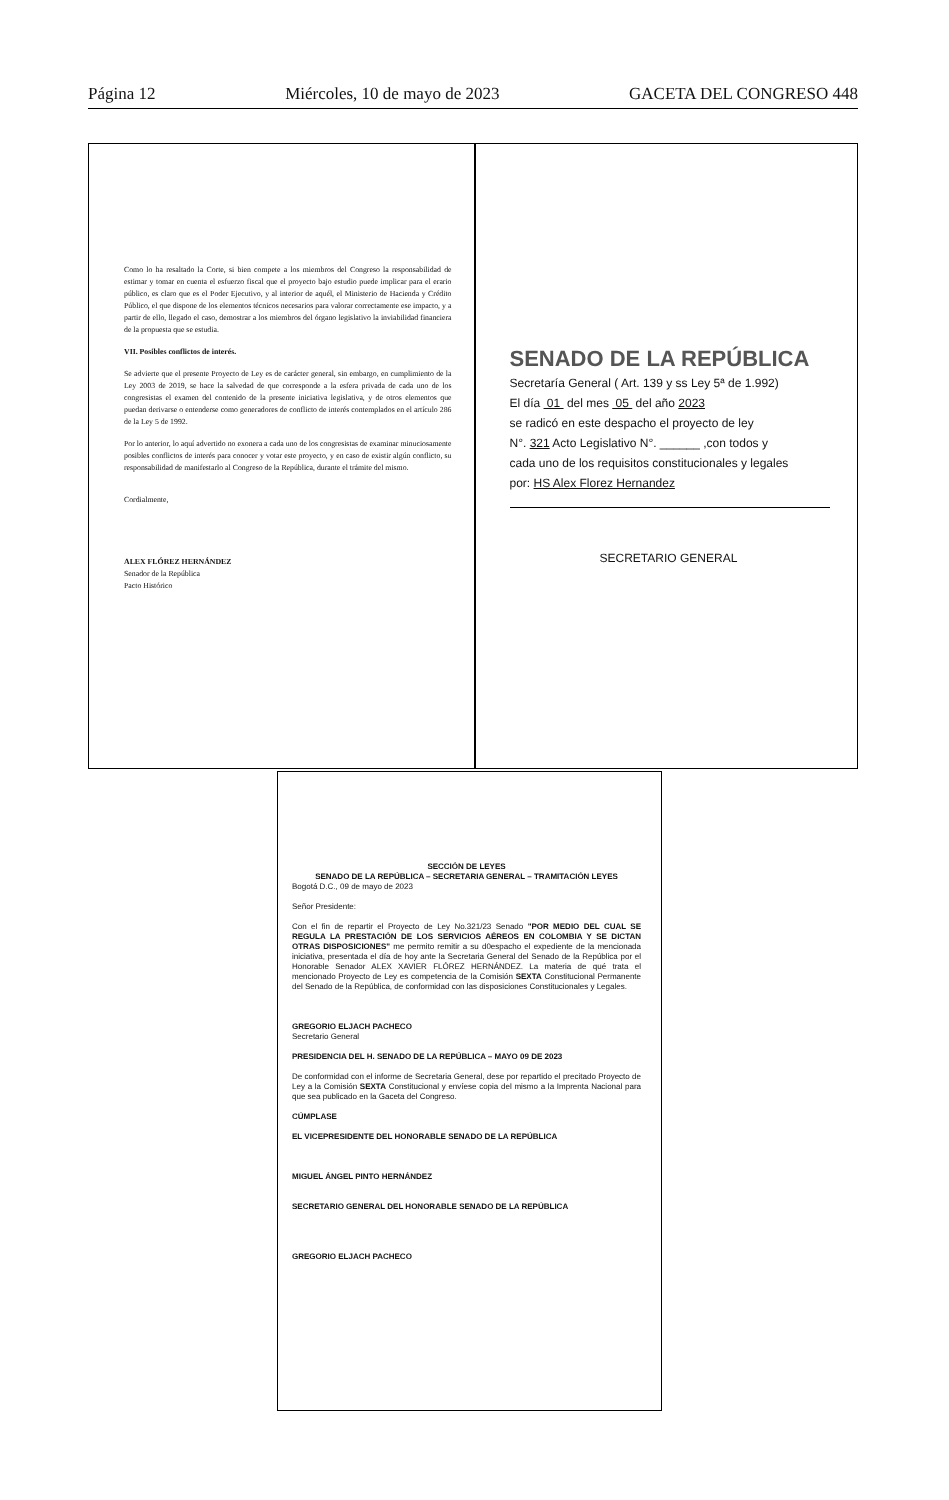Página 12 Miércoles, 10 de mayo de 2023 GACETA DEL CONGRESO 448
Como lo ha resaltado la Corte, si bien compete a los miembros del Congreso la responsabilidad de estimar y tomar en cuenta el esfuerzo fiscal que el proyecto bajo estudio puede implicar para el erario público, es claro que es el Poder Ejecutivo, y al interior de aquél, el Ministerio de Hacienda y Crédito Público, el que dispone de los elementos técnicos necesarios para valorar correctamente ese impacto, y a partir de ello, llegado el caso, demostrar a los miembros del órgano legislativo la inviabilidad financiera de la propuesta que se estudia.
VII. Posibles conflictos de interés.
Se advierte que el presente Proyecto de Ley es de carácter general, sin embargo, en cumplimiento de la Ley 2003 de 2019, se hace la salvedad de que corresponde a la esfera privada de cada uno de los congresistas el examen del contenido de la presente iniciativa legislativa, y de otros elementos que puedan derivarse o entenderse como generadores de conflicto de interés contemplados en el artículo 286 de la Ley 5 de 1992.
Por lo anterior, lo aquí advertido no exonera a cada uno de los congresistas de examinar minuciosamente posibles conflictos de interés para conocer y votar este proyecto, y en caso de existir algún conflicto, su responsabilidad de manifestarlo al Congreso de la República, durante el trámite del mismo.
Cordialmente,
ALEX FLÓREZ HERNÁNDEZ
Senador de la República
Pacto Histórico
SENADO DE LA REPÚBLICA
Secretaría General ( Art. 139 y ss Ley 5ª de 1.992)
El día 01 del mes 05 del año 2023
se radicó en este despacho el proyecto de ley
N°. 321 Acto Legislativo N°. ______ ,con todos y
cada uno de los requisitos constitucionales y legales
por: HS Alex Florez Hernandez
SECRETARIO GENERAL
SECCIÓN DE LEYES
SENADO DE LA REPÚBLICA – SECRETARIA GENERAL – TRAMITACIÓN LEYES
Bogotá D.C., 09 de mayo de 2023
Señor Presidente:
Con el fin de repartir el Proyecto de Ley No.321/23 Senado "POR MEDIO DEL CUAL SE REGULA LA PRESTACIÓN DE LOS SERVICIOS AÉREOS EN COLOMBIA Y SE DICTAN OTRAS DISPOSICIONES" me permito remitir a su d0espacho el expediente de la mencionada iniciativa, presentada el día de hoy ante la Secretaria General del Senado de la República por el Honorable Senador ALEX XAVIER FLÓREZ HERNÁNDEZ. La materia de qué trata el mencionado Proyecto de Ley es competencia de la Comisión SEXTA Constitucional Permanente del Senado de la República, de conformidad con las disposiciones Constitucionales y Legales.
GREGORIO ELJACH PACHECO
Secretario General
PRESIDENCIA DEL H. SENADO DE LA REPÚBLICA – MAYO 09 DE 2023
De conformidad con el informe de Secretaria General, dese por repartido el precitado Proyecto de Ley a la Comisión SEXTA Constitucional y envíese copia del mismo a la Imprenta Nacional para que sea publicado en la Gaceta del Congreso.
CÚMPLASE
EL VICEPRESIDENTE DEL HONORABLE SENADO DE LA REPÚBLICA
MIGUEL ÁNGEL PINTO HERNÁNDEZ
SECRETARIO GENERAL DEL HONORABLE SENADO DE LA REPÚBLICA
GREGORIO ELJACH PACHECO